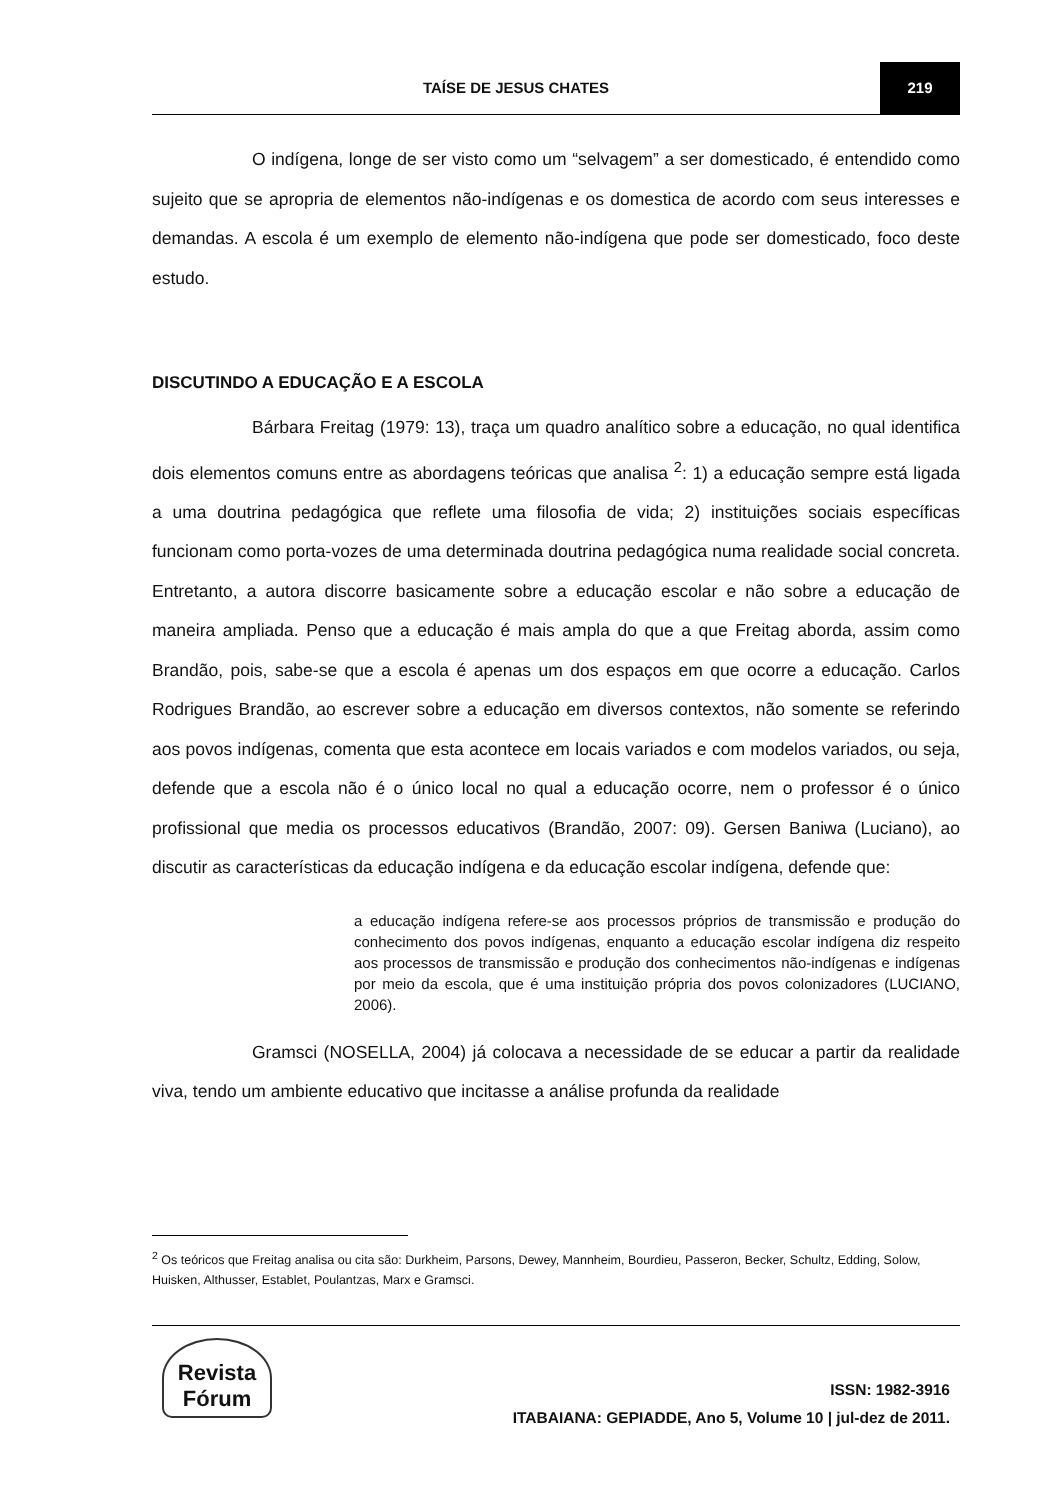TAÍSE DE JESUS CHATES 219
O indígena, longe de ser visto como um “selvagem” a ser domesticado, é entendido como sujeito que se apropria de elementos não-indígenas e os domestica de acordo com seus interesses e demandas. A escola é um exemplo de elemento não-indígena que pode ser domesticado, foco deste estudo.
DISCUTINDO A EDUCAÇÃO E A ESCOLA
Bárbara Freitag (1979: 13), traça um quadro analítico sobre a educação, no qual identifica dois elementos comuns entre as abordagens teóricas que analisa <sup>2</sup>: 1) a educação sempre está ligada a uma doutrina pedagógica que reflete uma filosofia de vida; 2) instituições sociais específicas funcionam como porta-vozes de uma determinada doutrina pedagógica numa realidade social concreta. Entretanto, a autora discorre basicamente sobre a educação escolar e não sobre a educação de maneira ampliada. Penso que a educação é mais ampla do que a que Freitag aborda, assim como Brandão, pois, sabe-se que a escola é apenas um dos espaços em que ocorre a educação. Carlos Rodrigues Brandão, ao escrever sobre a educação em diversos contextos, não somente se referindo aos povos indígenas, comenta que esta acontece em locais variados e com modelos variados, ou seja, defende que a escola não é o único local no qual a educação ocorre, nem o professor é o único profissional que media os processos educativos (Brandão, 2007: 09). Gersen Baniwa (Luciano), ao discutir as características da educação indígena e da educação escolar indígena, defende que:
a educação indígena refere-se aos processos próprios de transmissão e produção do conhecimento dos povos indígenas, enquanto a educação escolar indígena diz respeito aos processos de transmissão e produção dos conhecimentos não-indígenas e indígenas por meio da escola, que é uma instituição própria dos povos colonizadores (LUCIANO, 2006).
Gramsci (NOSELLA, 2004) já colocava a necessidade de se educar a partir da realidade viva, tendo um ambiente educativo que incitasse a análise profunda da realidade
<sup>2</sup> Os teóricos que Freitag analisa ou cita são: Durkheim, Parsons, Dewey, Mannheim, Bourdieu, Passeron, Becker, Schultz, Edding, Solow, Huisken, Althusser, Establet, Poulantzas, Marx e Gramsci.
Revista Fórum
ISSN: 1982-3916
ITABAIANA: GEPIADDE, Ano 5, Volume 10 | jul-dez de 2011.